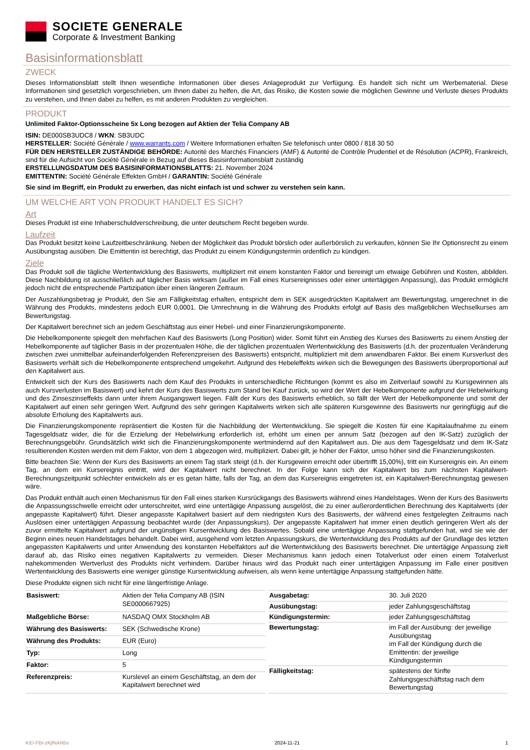SOCIETE GENERALE
Corporate & Investment Banking
Basisinformationsblatt
ZWECK
Dieses Informationsblatt stellt Ihnen wesentliche Informationen über dieses Anlageprodukt zur Verfügung. Es handelt sich nicht um Werbematerial. Diese Informationen sind gesetzlich vorgeschrieben, um Ihnen dabei zu helfen, die Art, das Risiko, die Kosten sowie die möglichen Gewinne und Verluste dieses Produkts zu verstehen, und Ihnen dabei zu helfen, es mit anderen Produkten zu vergleichen.
PRODUKT
Unlimited Faktor-Optionsscheine 5x Long bezogen auf Aktien der Telia Company AB
ISIN: DE000SB3UDC8 / WKN: SB3UDC
HERSTELLER: Société Générale / www.warrants.com / Weitere Informationen erhalten Sie telefonisch unter 0800 / 818 30 50
FÜR DEN HERSTELLER ZUSTÄNDIGE BEHÖRDE: Autorité des Marchés Financiers (AMF) & Autorité de Contrôle Prudentiel et de Résolution (ACPR), Frankreich, sind für die Aufsicht von Société Générale in Bezug auf dieses Basisinformationsblatt zuständig
ERSTELLUNGSDATUM DES BASISINFORMATIONSBLATTS: 21. November 2024
EMITTENTIN: Société Générale Effekten GmbH / GARANTIN: Société Générale
Sie sind im Begriff, ein Produkt zu erwerben, das nicht einfach ist und schwer zu verstehen sein kann.
UM WELCHE ART VON PRODUKT HANDELT ES SICH?
Art
Dieses Produkt ist eine Inhaberschuldverschreibung, die unter deutschem Recht begeben wurde.
Laufzeit
Das Produkt besitzt keine Laufzeitbeschränkung. Neben der Möglichkeit das Produkt börslich oder außerbörslich zu verkaufen, können Sie Ihr Optionsrecht zu einem Ausübungstag ausüben. Die Emittentin ist berechtigt, das Produkt zu einem Kündigungstermin ordentlich zu kündigen.
Ziele
Das Produkt soll die tägliche Wertentwicklung des Basiswerts, multipliziert mit einem konstanten Faktor und bereinigt um etwaige Gebühren und Kosten, abbilden. Diese Nachbildung ist ausschließlich auf täglicher Basis wirksam (außer im Fall eines Kursereignisses oder einer untertägigen Anpassung), das Produkt ermöglicht jedoch nicht die entsprechende Partizipation über einen längeren Zeitraum.
Der Auszahlungsbetrag je Produkt, den Sie am Fälligkeitstag erhalten, entspricht dem in SEK ausgedrückten Kapitalwert am Bewertungstag, umgerechnet in die Währung des Produkts, mindestens jedoch EUR 0,0001. Die Umrechnung in die Währung des Produkts erfolgt auf Basis des maßgeblichen Wechselkurses am Bewertungstag.
Der Kapitalwert berechnet sich an jedem Geschäftstag aus einer Hebel- und einer Finanzierungskomponente.
Die Hebelkomponente spiegelt den mehrfachen Kauf des Basiswerts (Long Position) wider. Somit führt ein Anstieg des Kurses des Basiswerts zu einem Anstieg der Hebelkomponente auf täglicher Basis in der prozentualen Höhe, die der täglichen prozentualen Wertentwicklung des Basiswerts (d.h. der prozentualen Veränderung zwischen zwei unmittelbar aufeinanderfolgenden Referenzpreisen des Basiswerts) entspricht, multipliziert mit dem anwendbaren Faktor. Bei einem Kursverlust des Basiswerts verhält sich die Hebelkomponente entsprechend umgekehrt. Aufgrund des Hebeleffekts wirken sich die Bewegungen des Basiswerts überproportional auf den Kapitalwert aus.
Entwickelt sich der Kurs des Basiswerts nach dem Kauf des Produkts in unterschiedliche Richtungen (kommt es also im Zeitverlauf sowohl zu Kursgewinnen als auch Kursverlusten im Basiswert) und kehrt der Kurs des Basiswerts zum Stand bei Kauf zurück, so wird der Wert der Hebelkomponente aufgrund der Hebelwirkung und des Zinseszinseffekts dann unter ihrem Ausgangswert liegen. Fällt der Kurs des Basiswerts erheblich, so fällt der Wert der Hebelkomponente und somit der Kapitalwert auf einen sehr geringen Wert. Aufgrund des sehr geringen Kapitalwerts wirken sich alle späteren Kursgewinne des Basiswerts nur geringfügig auf die absolute Erholung des Kapitalwerts aus.
Die Finanzierungskomponente repräsentiert die Kosten für die Nachbildung der Wertentwicklung. Sie spiegelt die Kosten für eine Kapitalaufnahme zu einem Tagesgeldsatz wider, die für die Erzielung der Hebelwirkung erforderlich ist, erhöht um einen per annum Satz (bezogen auf den IK-Satz) zuzüglich der Berechnungsgebühr. Grundsätzlich wirkt sich die Finanzierungskomponente wertmindernd auf den Kapitalwert aus. Die aus dem Tagesgeldsatz und dem IK-Satz resultierenden Kosten werden mit dem Faktor, von dem 1 abgezogen wird, multipliziert. Dabei gilt, je höher der Faktor, umso höher sind die Finanzierungskosten.
Bitte beachten Sie: Wenn der Kurs des Basiswerts an einem Tag stark steigt (d.h. der Kursgewinn erreicht oder übertrifft 15,00%), tritt ein Kursereignis ein. An einem Tag, an dem ein Kursereignis eintritt, wird der Kapitalwert nicht berechnet. In der Folge kann sich der Kapitalwert bis zum nächsten Kapitalwert-Berechnungszeitpunkt schlechter entwickeln als er es getan hätte, falls der Tag, an dem das Kursereignis eingetreten ist, ein Kapitalwert-Berechnungstag gewesen wäre.
Das Produkt enthält auch einen Mechanismus für den Fall eines starken Kursrückgangs des Basiswerts während eines Handelstages. Wenn der Kurs des Basiswerts die Anpassungsschwelle erreicht oder unterschreitet, wird eine untertägige Anpassung ausgelöst, die zu einer außerordentlichen Berechnung des Kapitalwerts (der angepasste Kapitalwert) führt. Dieser angepasste Kapitalwert basiert auf dem niedrigsten Kurs des Basiswerts, der während eines festgelegten Zeitraums nach Auslösen einer untertägigen Anpassung beobachtet wurde (der Anpassungskurs). Der angepasste Kapitalwert hat immer einen deutlich geringeren Wert als der zuvor ermittelte Kapitalwert aufgrund der ungünstigen Kursentwicklung des Basiswertes. Sobald eine untertägige Anpassung stattgefunden hat, wird sie wie der Beginn eines neuen Handelstages behandelt. Dabei wird, ausgehend vom letzten Anpassungskurs, die Wertentwicklung des Produkts auf der Grundlage des letzten angepassten Kapitalwerts und unter Anwendung des konstanten Hebelfaktors auf die Wertentwicklung des Basiswerts berechnet. Die untertägige Anpassung zielt darauf ab, das Risiko eines negativen Kapitalwerts zu vermeiden. Dieser Mechanismus kann jedoch einen Totalverlust oder einen einem Totalverlust nahekommenden Wertverlust des Produkts nicht verhindern. Darüber hinaus wird das Produkt nach einer untertägigen Anpassung im Falle einer positiven Wertentwicklung des Basiswerts eine weniger günstige Kursentwicklung aufweisen, als wenn keine untertägige Anpassung stattgefunden hätte.
Diese Produkte eignen sich nicht für eine längerfristige Anlage.
| Basiswert: | Aktien der Telia Company AB (ISIN SE0000667925) |
| Maßgebliche Börse: | NASDAQ OMX Stockholm AB |
| Währung des Basiswerts: | SEK (Schwedische Krone) |
| Währung des Produkts: | EUR (Euro) |
| Typ: | Long |
| Faktor: | 5 |
| Referenzpreis: | Kurslevel an einem Geschäftstag, an dem der Kapitalwert berechnet wird |
| Ausgabetag: | 30. Juli 2020 |
| Ausübungstag: | jeder Zahlungsgeschäftstag |
| Kündigungstermin: | jeder Zahlungsgeschäftstag |
| Bewertungstag: | im Fall der Ausübung: der jeweilige Ausübungstag im Fall der Kündigung durch die Emittentin: der jeweilige Kündigungstermin |
| Fälligkeitstag: | spätestens der fünfte Zahlungsgeschäftstag nach dem Bewertungstag |
KID-FBI-zKjlNAN5o 2024-11-21 1